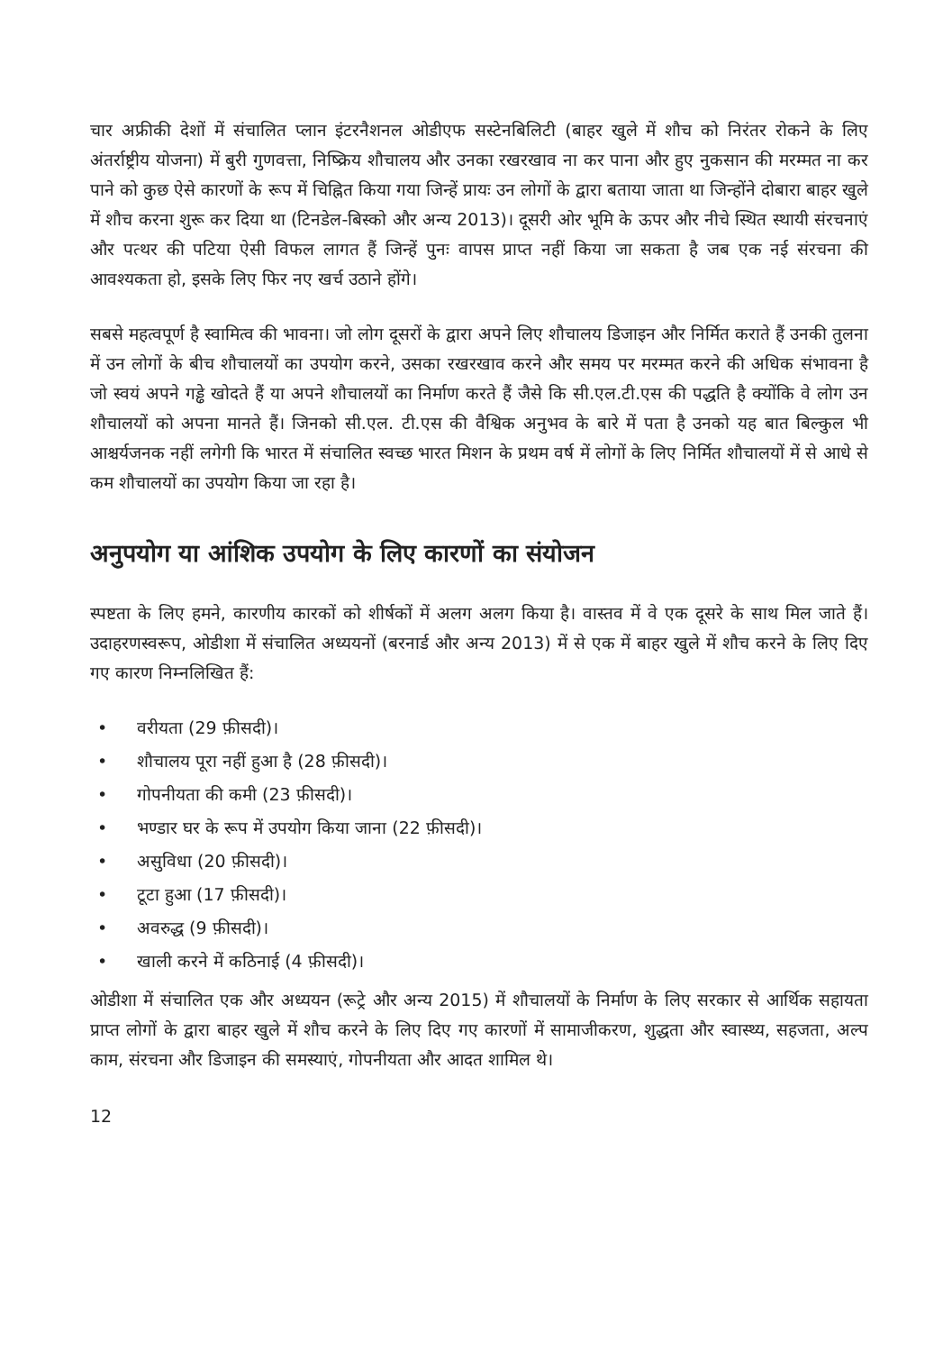चार अफ्रीकी देशों में संचालित प्लान इंटरनैशनल ओडीएफ सस्टेनबिलिटी (बाहर खुले में शौच को निरंतर रोकने के लिए अंतर्राष्ट्रीय योजना) में बुरी गुणवत्ता, निष्क्रिय शौचालय और उनका रखरखाव ना कर पाना और हुए नुकसान की मरम्मत ना कर पाने को कुछ ऐसे कारणों के रूप में चिह्नित किया गया जिन्हें प्रायः उन लोगों के द्वारा बताया जाता था जिन्होंने दोबारा बाहर खुले में शौच करना शुरू कर दिया था (टिनडेल-बिस्को और अन्य 2013)। दूसरी ओर भूमि के ऊपर और नीचे स्थित स्थायी संरचनाएं और पत्थर की पटिया ऐसी विफल लागत हैं जिन्हें पुनः वापस प्राप्त नहीं किया जा सकता है जब एक नई संरचना की आवश्यकता हो, इसके लिए फिर नए खर्च उठाने होंगे।
सबसे महत्वपूर्ण है स्वामित्व की भावना। जो लोग दूसरों के द्वारा अपने लिए शौचालय डिजाइन और निर्मित कराते हैं उनकी तुलना में उन लोगों के बीच शौचालयों का उपयोग करने, उसका रखरखाव करने और समय पर मरम्मत करने की अधिक संभावना है जो स्वयं अपने गड्ढे खोदते हैं या अपने शौचालयों का निर्माण करते हैं जैसे कि सी.एल.टी.एस की पद्धति है क्योंकि वे लोग उन शौचालयों को अपना मानते हैं। जिनको सी.एल. टी.एस की वैश्विक अनुभव के बारे में पता है उनको यह बात बिल्कुल भी आश्चर्यजनक नहीं लगेगी कि भारत में संचालित स्वच्छ भारत मिशन के प्रथम वर्ष में लोगों के लिए निर्मित शौचालयों में से आधे से कम शौचालयों का उपयोग किया जा रहा है।
अनुपयोग या आंशिक उपयोग के लिए कारणों का संयोजन
स्पष्टता के लिए हमने, कारणीय कारकों को शीर्षकों में अलग अलग किया है। वास्तव में वे एक दूसरे के साथ मिल जाते हैं। उदाहरणस्वरूप, ओडीशा में संचालित अध्ययनों (बरनार्ड और अन्य 2013) में से एक में बाहर खुले में शौच करने के लिए दिए गए कारण निम्नलिखित हैं:
• वरीयता (29 फ़ीसदी)।
• शौचालय पूरा नहीं हुआ है (28 फ़ीसदी)।
• गोपनीयता की कमी (23 फ़ीसदी)।
• भण्डार घर के रूप में उपयोग किया जाना (22 फ़ीसदी)।
• असुविधा (20 फ़ीसदी)।
• टूटा हुआ (17 फ़ीसदी)।
• अवरुद्ध (9 फ़ीसदी)।
• खाली करने में कठिनाई (4 फ़ीसदी)।
ओडीशा में संचालित एक और अध्ययन (रूट्रे और अन्य 2015) में शौचालयों के निर्माण के लिए सरकार से आर्थिक सहायता प्राप्त लोगों के द्वारा बाहर खुले में शौच करने के लिए दिए गए कारणों में सामाजीकरण, शुद्धता और स्वास्थ्य, सहजता, अल्प काम, संरचना और डिजाइन की समस्याएं, गोपनीयता और आदत शामिल थे।
12